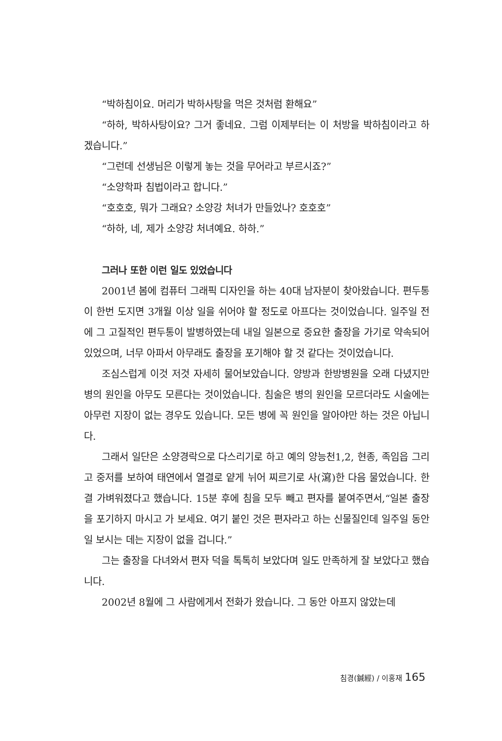“박하침이요. 머리가 박하사탕을 먹은 것처럼 환해요”
“하하, 박하사탕이요? 그거 좋네요. 그럼 이제부터는 이 처방을 박하침이라고 하겠습니다.”
“그런데 선생님은 이렇게 놓는 것을 무어라고 부르시죠?”
“소양학파 침법이라고 합니다.”
“호호호, 뭐가 그래요? 소양강 처녀가 만들었나? 호호호”
“하하, 네, 제가 소양강 처녀예요. 하하.”
그러나 또한 이런 일도 있었습니다
2001년 봄에 컴퓨터 그래픽 디자인을 하는 40대 남자분이 찾아왔습니다. 편두통이 한번 도지면 3개월 이상 일을 쉬어야 할 정도로 아프다는 것이었습니다. 일주일 전에 그 고질적인 편두통이 발병하였는데 내일 일본으로 중요한 출장을 가기로 약속되어 있었으며, 너무 아파서 아무래도 출장을 포기해야 할 것 같다는 것이었습니다.
조심스럽게 이것 저것 자세히 물어보았습니다. 양방과 한방병원을 오래 다녔지만 병의 원인을 아무도 모른다는 것이었습니다. 침술은 병의 원인을 모르더라도 시술에는 아무런 지장이 없는 경우도 있습니다. 모든 병에 꼭 원인을 알아야만 하는 것은 아닙니다.
그래서 일단은 소양경락으로 다스리기로 하고 예의 양능천1,2, 현종, 족임읍 그리고 중저를 보하여 태연에서 열결로 얕게 뉘어 찌르기로 사(瀉)한 다음 물었습니다. 한결 가벼워졌다고 했습니다. 15분 후에 침을 모두 빼고 편자를 붙여주면서,“일본 출장을 포기하지 마시고 가 보세요. 여기 붙인 것은 편자라고 하는 신물질인데 일주일 동안 일 보시는 데는 지장이 없을 겁니다.”
그는 출장을 다녀와서 편자 덕을 톡톡히 보았다며 일도 만족하게 잘 보았다고 했습니다.
2002년 8월에 그 사람에게서 전화가 왔습니다. 그 동안 아프지 않았는데
침경(鍼經) / 이홍재 165